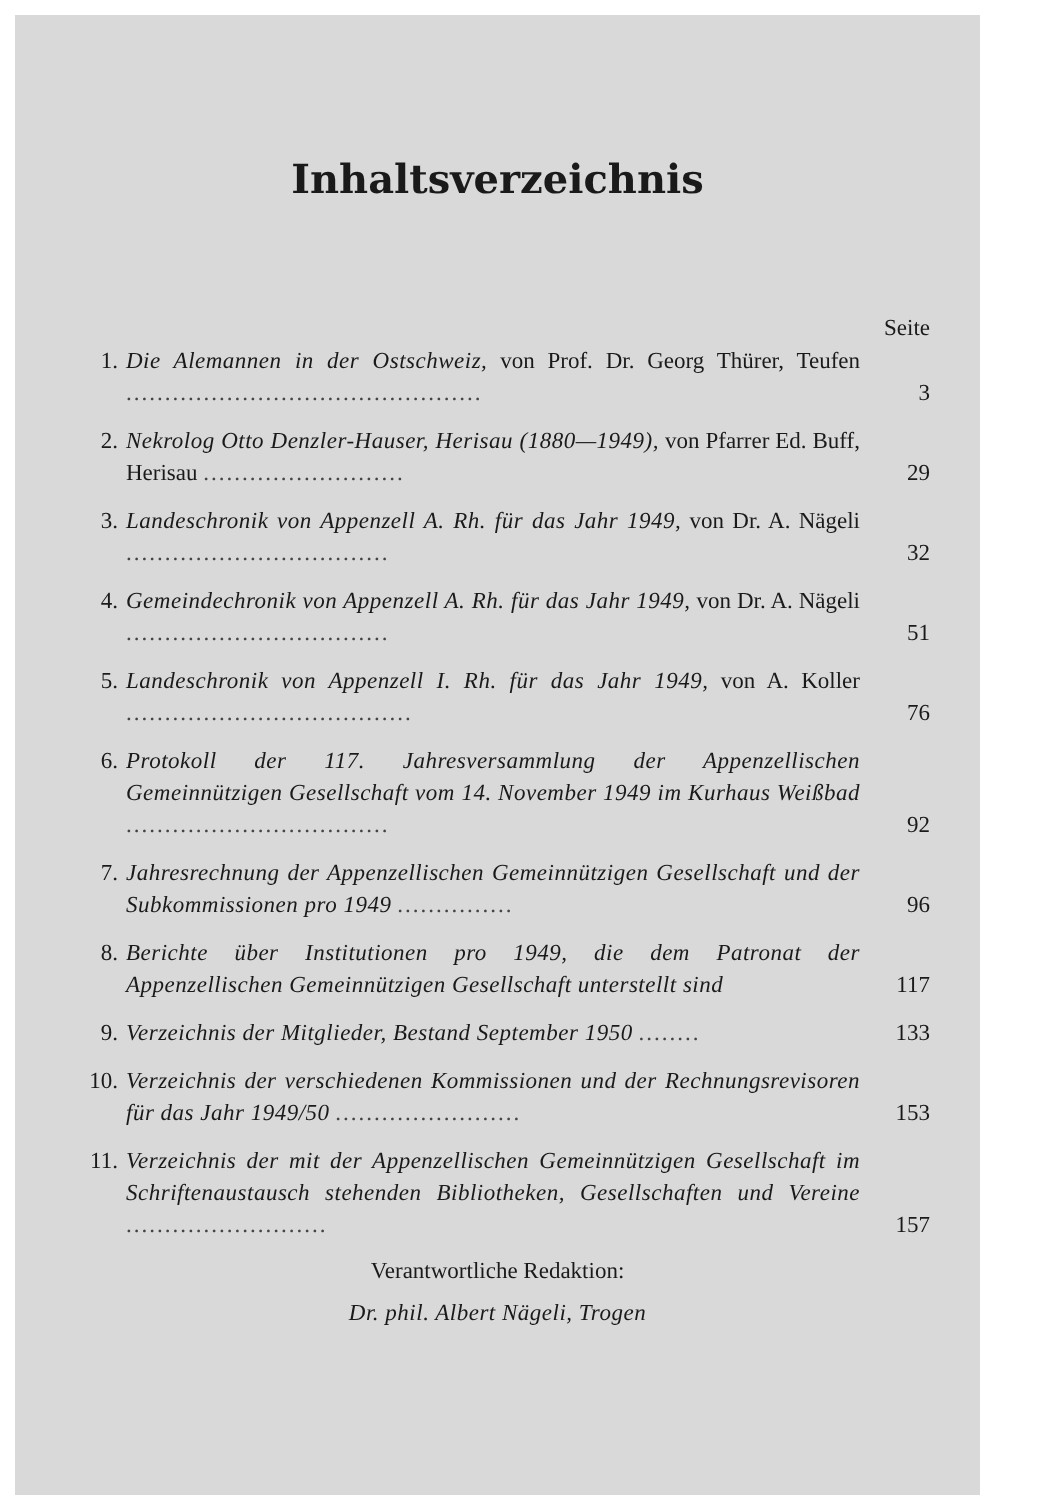Inhaltsverzeichnis
Seite
1. Die Alemannen in der Ostschweiz, von Prof. Dr. Georg Thürer, Teufen ..............................................
3
2. Nekrolog Otto Denzler-Hauser, Herisau (1880—1949), von Pfarrer Ed. Buff, Herisau ..........................
29
3. Landeschronik von Appenzell A. Rh. für das Jahr 1949, von Dr. A. Nägeli ..................................
32
4. Gemeindechronik von Appenzell A. Rh. für das Jahr 1949, von Dr. A. Nägeli ..................................
51
5. Landeschronik von Appenzell I. Rh. für das Jahr 1949, von A. Koller .....................................
76
6. Protokoll der 117. Jahresversammlung der Appenzellischen Gemeinnützigen Gesellschaft vom 14. November 1949 im Kurhaus Weißbad ..................................
92
7. Jahresrechnung der Appenzellischen Gemeinnützigen Gesellschaft und der Subkommissionen pro 1949 ...............
96
8. Berichte über Institutionen pro 1949, die dem Patronat der Appenzellischen Gemeinnützigen Gesellschaft unterstellt sind
117
9. Verzeichnis der Mitglieder, Bestand September 1950 ........
133
10. Verzeichnis der verschiedenen Kommissionen und der Rechnungsrevisoren für das Jahr 1949/50 ........................
153
11. Verzeichnis der mit der Appenzellischen Gemeinnützigen Gesellschaft im Schriftenaustausch stehenden Bibliotheken, Gesellschaften und Vereine ..........................
157
Verantwortliche Redaktion:
Dr. phil. Albert Nägeli, Trogen